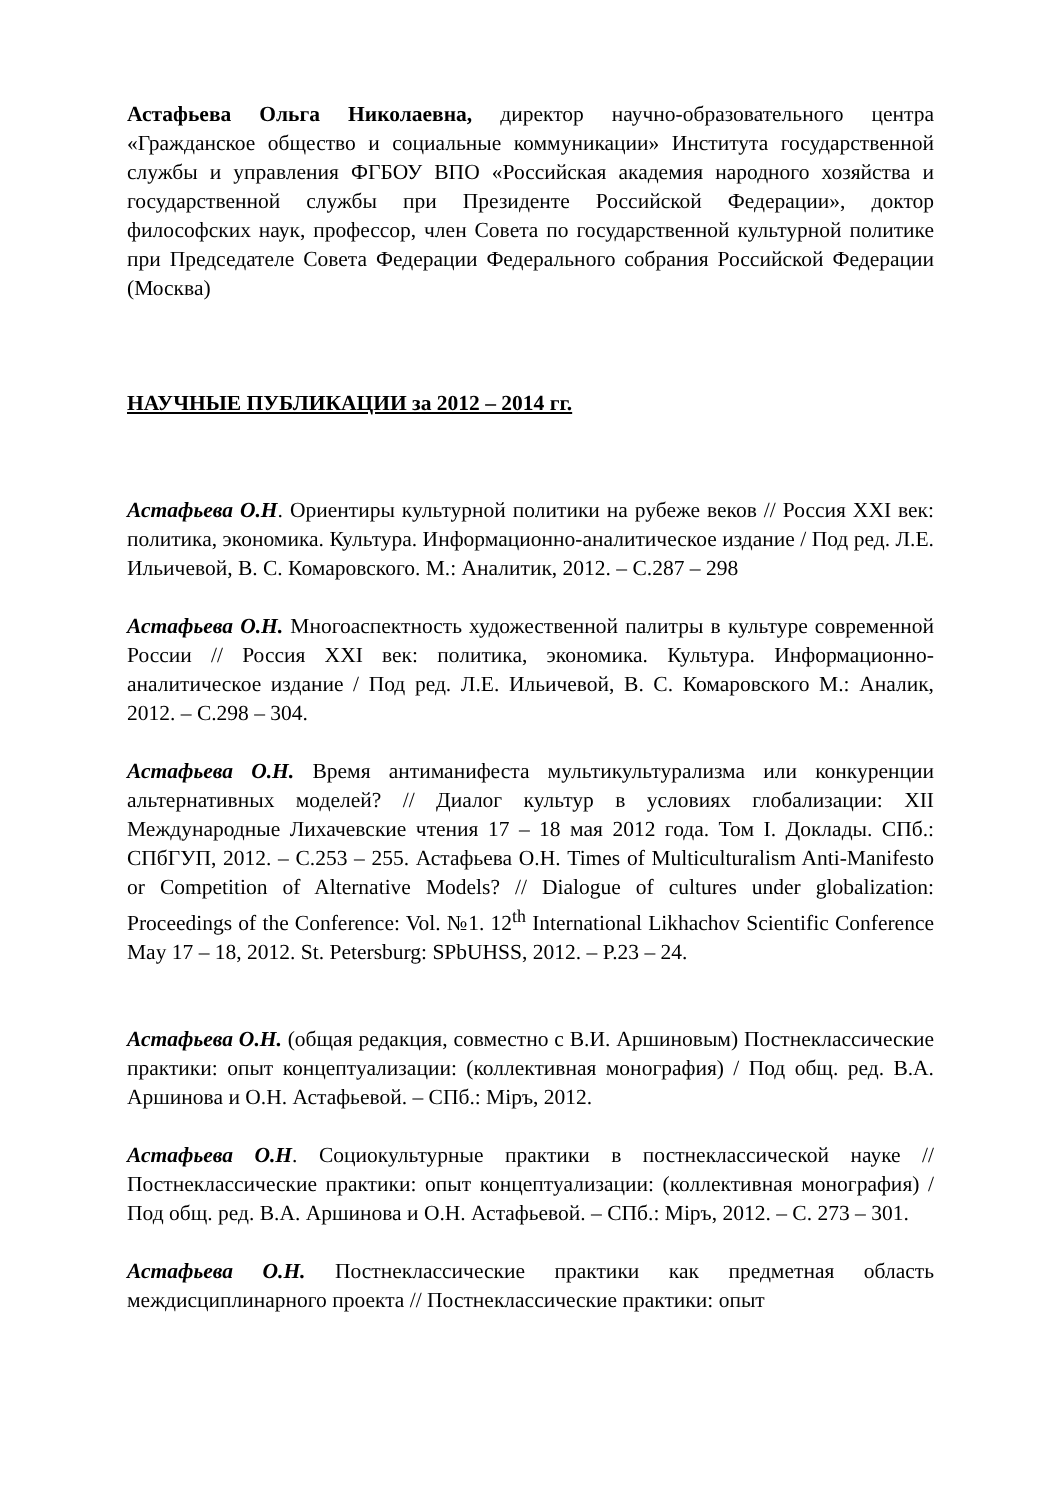Астафьева Ольга Николаевна, директор научно-образовательного центра «Гражданское общество и социальные коммуникации» Института государственной службы и управления ФГБОУ ВПО «Российская академия народного хозяйства и государственной службы при Президенте Российской Федерации», доктор философских наук, профессор, член Совета по государственной культурной политике при Председателе Совета Федерации Федерального собрания Российской Федерации (Москва)
НАУЧНЫЕ ПУБЛИКАЦИИ за 2012 – 2014 гг.
Астафьева О.Н. Ориентиры культурной политики на рубеже веков // Россия XXI век: политика, экономика. Культура. Информационно-аналитическое издание / Под ред. Л.Е. Ильичевой, В. С. Комаровского. М.: Аналитик, 2012. – С.287 – 298
Астафьева О.Н. Многоаспектность художественной палитры в культуре современной России // Россия XXI век: политика, экономика. Культура. Информационно-аналитическое издание / Под ред. Л.Е. Ильичевой, В. С. Комаровского М.: Аналик, 2012. – С.298 – 304.
Астафьева О.Н. Время антиманифеста мультикультурализма или конкуренции альтернативных моделей? // Диалог культур в условиях глобализации: XII Международные Лихачевские чтения 17 – 18 мая 2012 года. Том I. Доклады. СПб.: СПбГУП, 2012. – С.253 – 255. Астафьева О.Н. Times of Multiculturalism Anti-Manifesto or Competition of Alternative Models? // Dialogue of cultures under globalization: Proceedings of the Conference: Vol. №1. 12<sup>th</sup> International Likhachov Scientific Conference May 17 – 18, 2012. St. Petersburg: SPbUHSS, 2012. – P.23 – 24.
Астафьева О.Н. (общая редакция, совместно с В.И. Аршиновым) Постнеклассические практики: опыт концептуализации: (коллективная монография) / Под общ. ред. В.А. Аршинова и О.Н. Астафьевой. – СПб.: Міръ, 2012.
Астафьева О.Н. Социокультурные практики в постнеклассической науке // Постнеклассические практики: опыт концептуализации: (коллективная монография) / Под общ. ред. В.А. Аршинова и О.Н. Астафьевой. – СПб.: Міръ, 2012. – С. 273 – 301.
Астафьева О.Н. Постнеклассические практики как предметная область междисциплинарного проекта // Постнеклассические практики: опыт